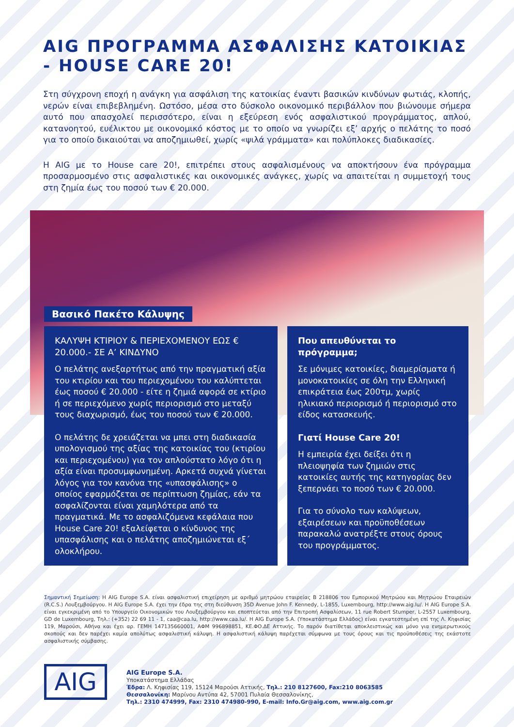AIG ΠΡΟΓΡΑΜΜΑ ΑΣΦΑΛΙΣΗΣ ΚΑΤΟΙΚΙΑΣ
- HOUSE CARE 20!
Στη σύγχρονη εποχή η ανάγκη για ασφάλιση της κατοικίας έναντι βασικών κινδύνων φωτιάς, κλοπής, νερών είναι επιβεβλημένη. Ωστόσο, μέσα στο δύσκολο οικονομικό περιβάλλον που βιώνουμε σήμερα αυτό που απασχολεί περισσότερο, είναι η εξεύρεση ενός ασφαλιστικού προγράμματος, απλού, κατανοητού, ευέλικτου με οικονομικό κόστος με το οποίο να γνωρίζει εξ’ αρχής ο πελάτης το ποσό για το οποίο δικαιούται να αποζημιωθεί, χωρίς «ψιλά γράμματα» και πολύπλοκες διαδικασίες.
Η AIG με το House care 20!, επιτρέπει στους ασφαλισμένους να αποκτήσουν ένα πρόγραμμα προσαρμοσμένο στις ασφαλιστικές και οικονομικές ανάγκες, χωρίς να απαιτείται η συμμετοχή τους στη ζημία έως του ποσού των € 20.000.
Βασικό Πακέτο Κάλυψης
ΚΑΛΥΨΗ ΚΤΙΡΙΟΥ & ΠΕΡΙΕΧΟΜΕΝΟΥ ΕΩΣ € 20.000.- ΣΕ Α’ ΚΙΝΔΥΝΟ
Ο πελάτης ανεξαρτήτως από την πραγματική αξία του κτιρίου και του περιεχομένου του καλύπτεται έως ποσού € 20.000 - είτε η ζημιά αφορά σε κτίριο ή σε περιεχόμενο χωρίς περιορισμό στο μεταξύ τους διαχωρισμό, έως του ποσού των € 20.000.
Ο πελάτης δε χρειάζεται να μπει στη διαδικασία υπολογισμού της αξίας της κατοικίας του (κτιρίου και περιεχομένου) για τον απλούστατο λόγο ότι η αξία είναι προσυμφωνημένη. Αρκετά συχνά γίνεται λόγος για τον κανόνα της «υπασφάλισης» ο οποίος εφαρμόζεται σε περίπτωση ζημίας, εάν τα ασφαλίζονται είναι χαμηλότερα από τα πραγματικά. Με το ασφαλιζόμενα κεφάλαια που House Care 20! εξαλείφεται ο κίνδυνος της υπασφάλισης και ο πελάτης αποζημιώνεται εξ΄ ολοκλήρου.
Που απευθύνεται το πρόγραμμα;
Σε μόνιμες κατοικίες, διαμερίσματα ή μονοκατοικίες σε όλη την Ελληνική επικράτεια έως 200τμ, χωρίς ηλικιακό περιορισμό ή περιορισμό στο είδος κατασκευής.
Γιατί House Care 20!
Η εμπειρία έχει δείξει ότι η πλειοψηφία των ζημιών στις κατοικίες αυτής της κατηγορίας δεν ξεπερνάει το ποσό των € 20.000.
Για το σύνολο των καλύψεων, εξαιρέσεων και προϋποθέσεων παρακαλώ ανατρέξτε στους όρους του προγράμματος.
Σημαντική Σημείωση: Η AIG Europe S.A. είναι ασφαλιστική επιχείρηση με αριθμό μητρώου εταιρείας B 218806 του Εμπορικού Μητρώου και Μητρώου Εταιρειών (R.C.S.) Λουξεμβούργου. Η AIG Europe S.A. έχει την έδρα της στη διεύθυνση 35D Avenue John F. Kennedy, L-1855, Luxembourg, http://www.aig.lu/. Η AIG Europe S.A. είναι εγκεκριμένη από το Υπουργείο Οικονομικών του Λουξεμβούργου και εποπτεύεται από την Επιτροπή Ασφαλίσεων, 11 rue Robert Stumper, L-2557 Luxembourg, GD de Luxembourg, Τηλ.: (+352) 22 69 11 - 1, caa@caa.lu, http://www.caa.lu/. Η AIG Europe S.A. (Υποκατάστημα Ελλάδος) είναι εγκατεστημένη επί της Λ. Κηφισίας 119, Μαρούσι, Αθήνα και έχει αρ. ΓΕΜΗ 147135660001, ΑΦΜ 996898851, ΚΕ.ΦΟ.ΔΕ Αττικής. Το παρόν διατίθεται αποκλειστικώς και μόνο για ενημερωτικούς σκοπούς και δεν παρέχει καμία απολύτως ασφαλιστική κάλυψη. Η ασφαλιστική κάλυψη παρέχεται σύμφωνα με τους όρους και τις προϋποθέσεις της εκάστοτε ασφαλιστικής σύμβασης.
AIG
AIG Europe S.A.
Υποκατάστημα Ελλάδας
Έδρα: Λ. Κηφισίας 119, 15124 Μαρούσι Αττικής, Τηλ.: 210 8127600, Fax:210 8063585
Θεσσαλονίκη: Μαρίνου Αντύπα 42, 57001 Πυλαία Θεσσαλονίκης,
Τηλ.: 2310 474999, Fax: 2310 474980-990, E-mail: Info.Gr@aig.com, www.aig.com.gr